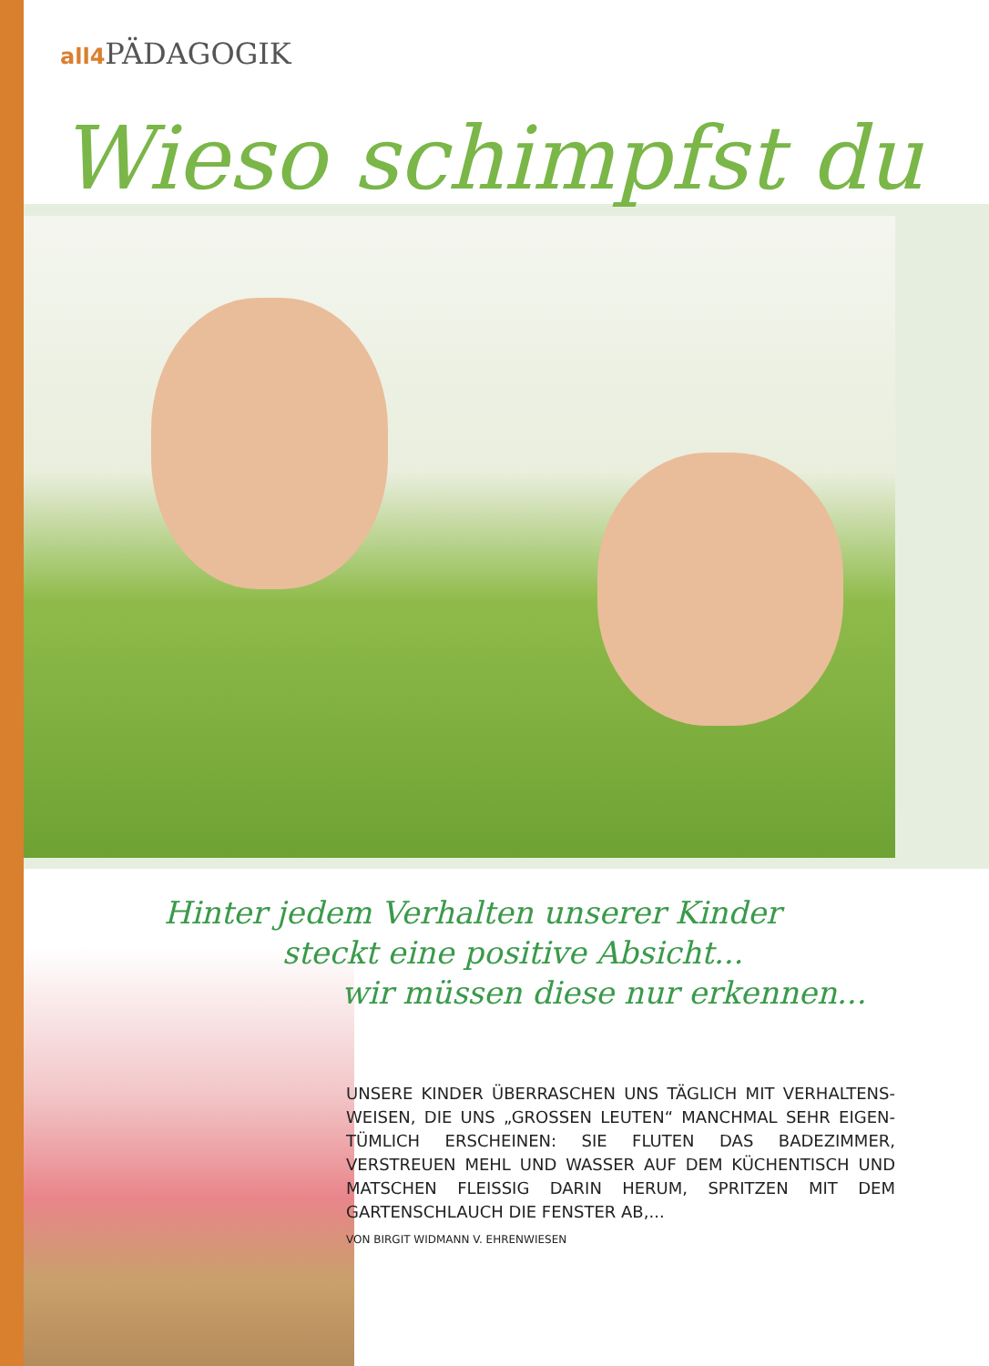all4 PÄDAGOGIK
Wieso schimpfst du
Hinter jedem Verhalten unserer Kinder
steckt eine positive Absicht...
wir müssen diese nur erkennen...
UNSERE KINDER ÜBERRASCHEN UNS TÄGLICH MIT VERHALTENS-WEISEN, DIE UNS „GROSSEN LEUTEN“ MANCHMAL SEHR EIGEN-TÜMLICH ERSCHEINEN: SIE FLUTEN DAS BADEZIMMER, VERSTREUEN MEHL UND WASSER AUF DEM KÜCHENTISCH UND MATSCHEN FLEISSIG DARIN HERUM, SPRITZEN MIT DEM GARTENSCHLAUCH DIE FENSTER AB,...
VON BIRGIT WIDMANN V. EHRENWIESEN